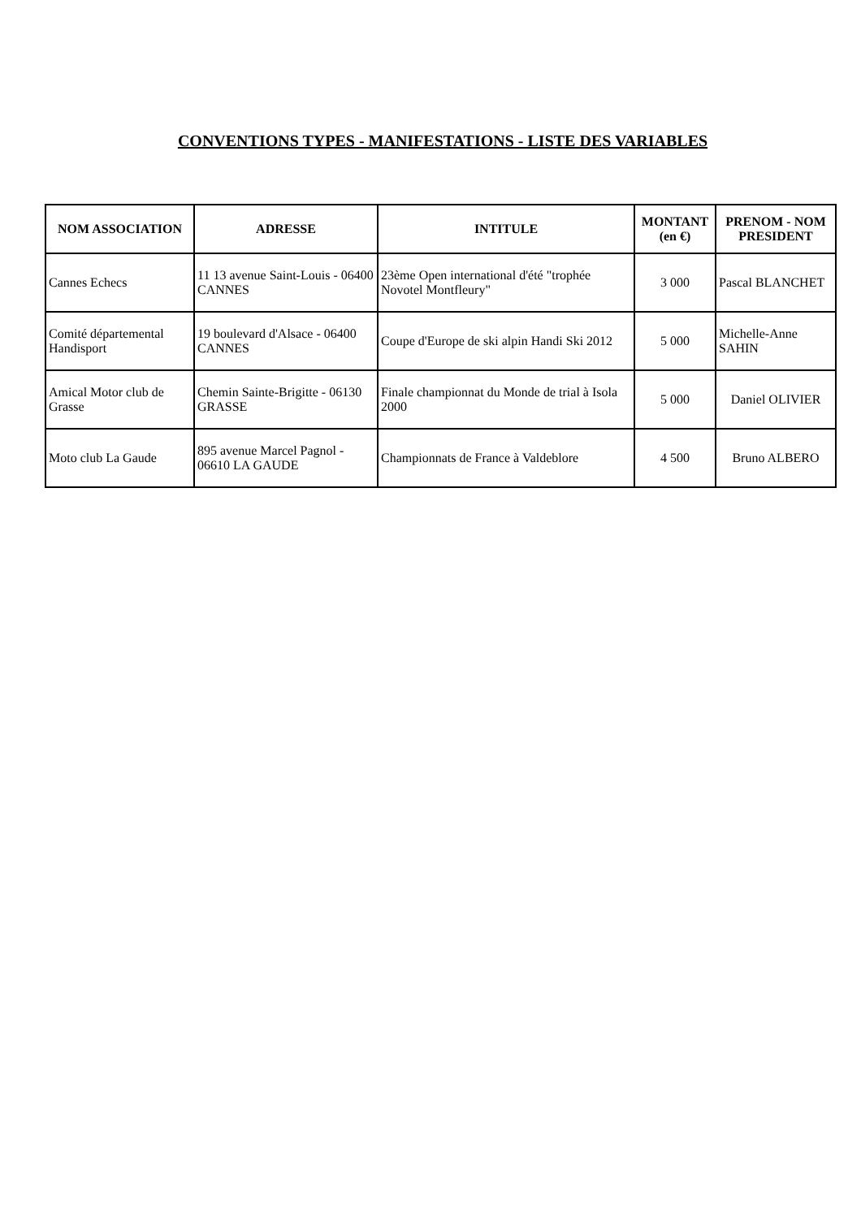CONVENTIONS TYPES - MANIFESTATIONS - LISTE DES VARIABLES
| NOM ASSOCIATION | ADRESSE | INTITULE | MONTANT (en €) | PRENOM - NOM PRESIDENT |
| --- | --- | --- | --- | --- |
| Cannes Echecs | 11 13 avenue Saint-Louis - 06400 CANNES | 23ème Open international d'été "trophée Novotel Montfleury" | 3 000 | Pascal BLANCHET |
| Comité départemental Handisport | 19 boulevard d'Alsace - 06400 CANNES | Coupe d'Europe de ski alpin Handi Ski 2012 | 5 000 | Michelle-Anne SAHIN |
| Amical Motor club de Grasse | Chemin Sainte-Brigitte - 06130 GRASSE | Finale championnat du Monde de trial à Isola 2000 | 5 000 | Daniel OLIVIER |
| Moto club La Gaude | 895 avenue Marcel Pagnol - 06610 LA GAUDE | Championnats de France à Valdeblore | 4 500 | Bruno ALBERO |